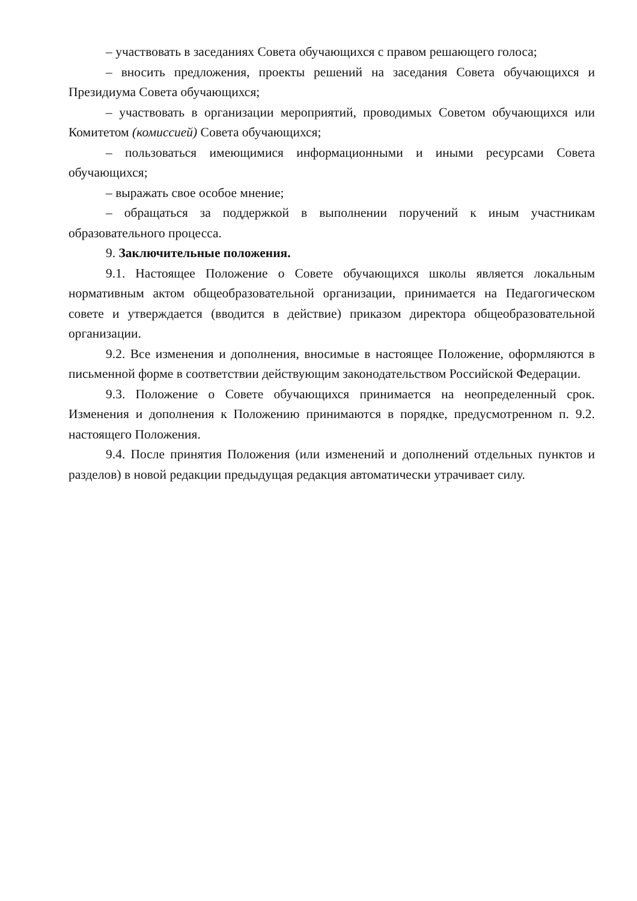– участвовать в заседаниях Совета обучающихся с правом решающего голоса;
– вносить предложения, проекты решений на заседания Совета обучающихся и Президиума Совета обучающихся;
– участвовать в организации мероприятий, проводимых Советом обучающихся или Комитетом (комиссией) Совета обучающихся;
– пользоваться имеющимися информационными и иными ресурсами Совета обучающихся;
– выражать свое особое мнение;
– обращаться за поддержкой в выполнении поручений к иным участникам образовательного процесса.
9. Заключительные положения.
9.1. Настоящее Положение о Совете обучающихся школы является локальным нормативным актом общеобразовательной организации, принимается на Педагогическом совете и утверждается (вводится в действие) приказом директора общеобразовательной организации.
9.2. Все изменения и дополнения, вносимые в настоящее Положение, оформляются в письменной форме в соответствии действующим законодательством Российской Федерации.
9.3. Положение о Совете обучающихся принимается на неопределенный срок. Изменения и дополнения к Положению принимаются в порядке, предусмотренном п. 9.2. настоящего Положения.
9.4. После принятия Положения (или изменений и дополнений отдельных пунктов и разделов) в новой редакции предыдущая редакция автоматически утрачивает силу.